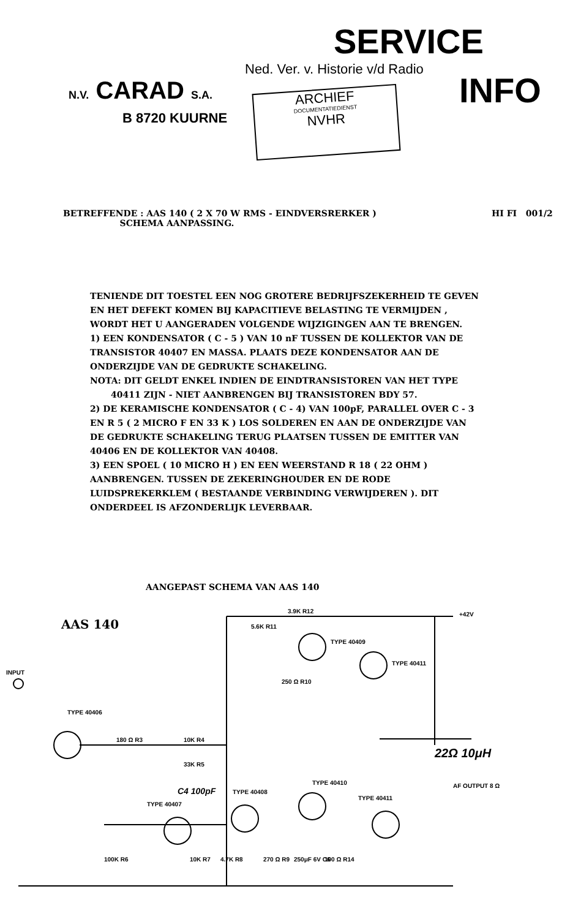SERVICE
Ned. Ver. v. Historie v/d Radio
N.V. CARAD S.A.
B 8720 KUURNE
ARCHIEF
DOCUMENTATIEDIENST
NVHR
INFO
BETREFFENDE : AAS 140 ( 2 X 70 W RMS - EINDVERSRERKER )
SCHEMA AANPASSING.
HI FI 001/2
TENIENDE DIT TOESTEL EEN NOG GROTERE BEDRIJFSZEKERHEID TE GEVEN EN HET DEFEKT KOMEN BIJ KAPACITIEVE BELASTING TE VERMIJDEN , WORDT HET U AANGERADEN VOLGENDE WIJZIGINGEN AAN TE BRENGEN.
1) EEN KONDENSATOR ( C - 5 ) VAN 10 nF TUSSEN DE KOLLEKTOR VAN DE TRANSISTOR 40407 EN MASSA. PLAATS DEZE KONDENSATOR AAN DE ONDERZIJDE VAN DE GEDRUKTE SCHAKELING.
NOTA: DIT GELDT ENKEL INDIEN DE EINDTRANSISTOREN VAN HET TYPE
40411 ZIJN - NIET AANBRENGEN BIJ TRANSISTOREN BDY 57.
2) DE KERAMISCHE KONDENSATOR ( C - 4) VAN 100pF, PARALLEL OVER C - 3 EN R 5 ( 2 MICRO F EN 33 K ) LOS SOLDEREN EN AAN DE ONDERZIJDE VAN DE GEDRUKTE SCHAKELING TERUG PLAATSEN TUSSEN DE EMITTER VAN 40406 EN DE KOLLEKTOR VAN 40408.
3) EEN SPOEL ( 10 MICRO H ) EN EEN WEERSTAND R 18 ( 22 OHM ) AANBRENGEN. TUSSEN DE ZEKERINGHOUDER EN DE RODE LUIDSPREKERKLEM ( BESTAANDE VERBINDING VERWIJDEREN ). DIT ONDERDEEL IS AFZONDERLIJK LEVERBAAR.
AANGEPAST SCHEMA VAN AAS 140
AAS 140
INPUT
TYPE 40406
TYPE 40409
TYPE 40411
TYPE 40407
TYPE 40408
TYPE 40410
TYPE 40411
3.9K R12
5.6K R11
250 Ω R10
180 Ω R3
10K R4
33K R5
22Ω 10μH
AF OUTPUT 8 Ω
+42V
100K R6
10K R7
4.7K R8
270 Ω R9
250μF 6V C6
100 Ω R14
C4 100pF